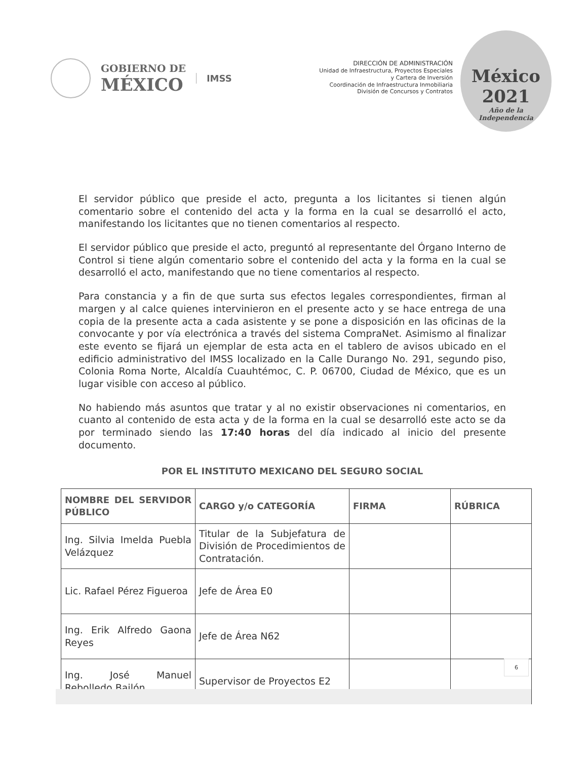GOBIERNO DE
MÉXICO
IMSS
DIRECCIÓN DE ADMINISTRACIÓN
Unidad de Infraestructura, Proyectos Especiales
y Cartera de Inversión
Coordinación de Infraestructura Inmobiliaria
División de Concursos y Contratos
México
2021
Año de la Independencia
El servidor público que preside el acto, pregunta a los licitantes si tienen algún comentario sobre el contenido del acta y la forma en la cual se desarrolló el acto, manifestando los licitantes que no tienen comentarios al respecto.
El servidor público que preside el acto, preguntó al representante del Órgano Interno de Control si tiene algún comentario sobre el contenido del acta y la forma en la cual se desarrolló el acto, manifestando que no tiene comentarios al respecto.
Para constancia y a fin de que surta sus efectos legales correspondientes, firman al margen y al calce quienes intervinieron en el presente acto y se hace entrega de una copia de la presente acta a cada asistente y se pone a disposición en las oficinas de la convocante y por vía electrónica a través del sistema CompraNet. Asimismo al finalizar este evento se fijará un ejemplar de esta acta en el tablero de avisos ubicado en el edificio administrativo del IMSS localizado en la Calle Durango No. 291, segundo piso, Colonia Roma Norte, Alcaldía Cuauhtémoc, C. P. 06700, Ciudad de México, que es un lugar visible con acceso al público.
No habiendo más asuntos que tratar y al no existir observaciones ni comentarios, en cuanto al contenido de esta acta y de la forma en la cual se desarrolló este acto se da por terminado siendo las 17:40 horas del día indicado al inicio del presente documento.
POR EL INSTITUTO MEXICANO DEL SEGURO SOCIAL
| NOMBRE DEL SERVIDOR PÚBLICO | CARGO y/o CATEGORÍA | FIRMA | RÚBRICA |
| --- | --- | --- | --- |
| Ing. Silvia Imelda Puebla Velázquez | Titular de la Subjefatura de División de Procedimientos de Contratación. | | |
| Lic. Rafael Pérez Figueroa | Jefe de Área E0 | | |
| Ing. Erik Alfredo Gaona Reyes | Jefe de Área N62 | | |
| Ing. José Manuel Rebolledo Bailón | Supervisor de Proyectos E2 | | |
6